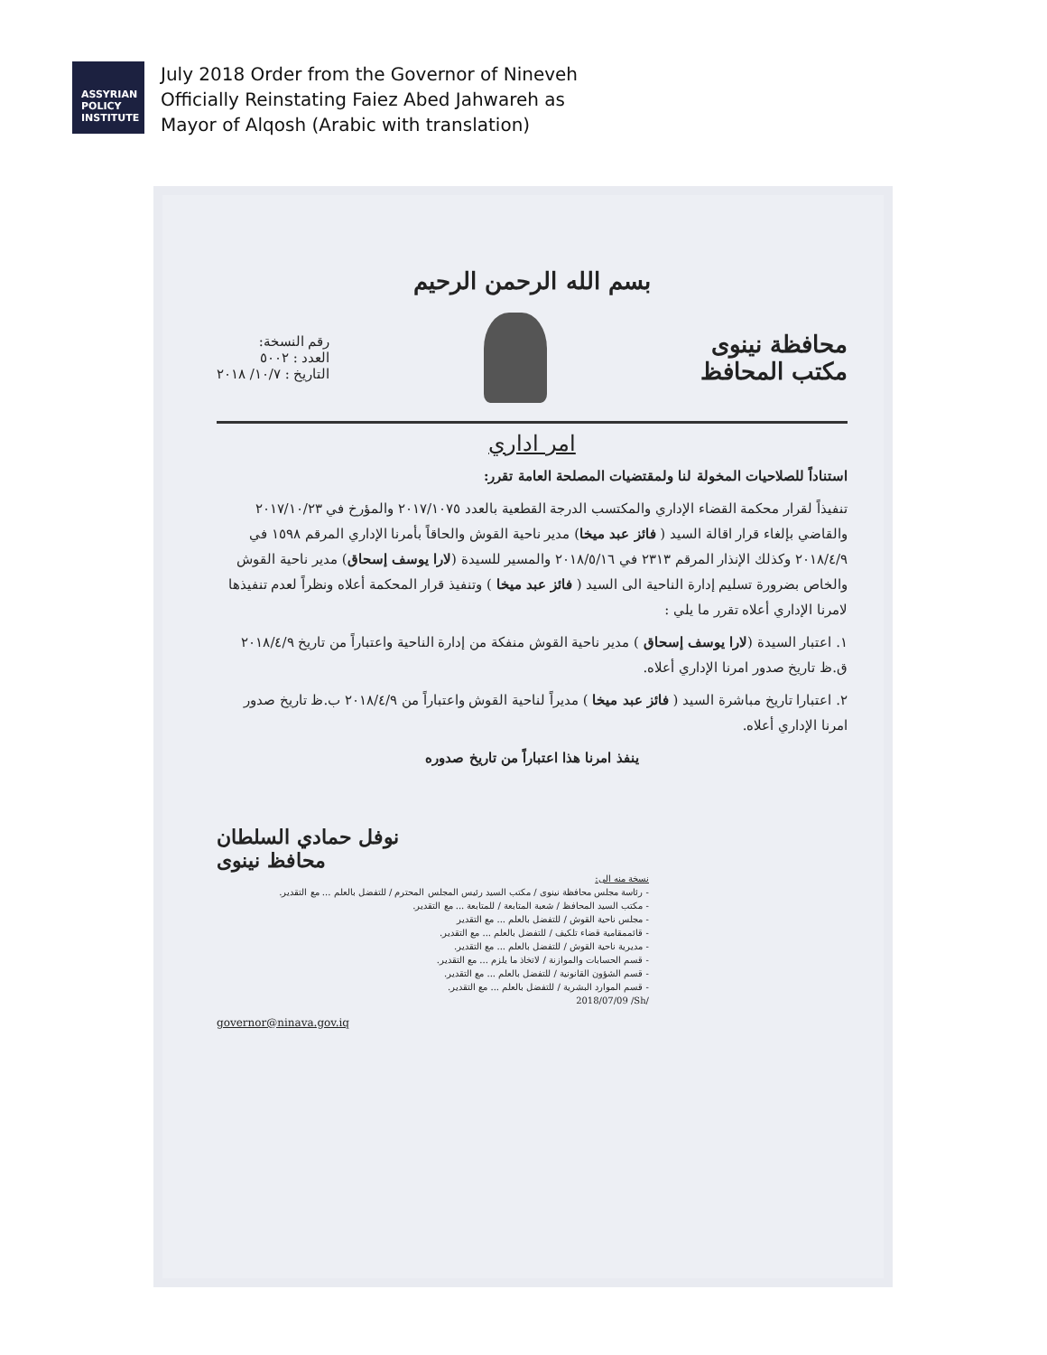ASSYRIAN
POLICY
INSTITUTE
July 2018 Order from the Governor of Nineveh
Officially Reinstating Faiez Abed Jahwareh as
Mayor of Alqosh (Arabic with translation)
بسم الله الرحمن الرحيم
محافظة نينوى
مكتب المحافظ
رقم النسخة:
العدد : ٥٠٠٢
التاريخ : ١٠/٧/ ٢٠١٨
امر اداري
استناداً للصلاحيات المخولة لنا ولمقتضيات المصلحة العامة تقرر:
تنفيذاً لقرار محكمة القضاء الإداري والمكتسب الدرجة القطعية بالعدد ٢٠١٧/١٠٧٥ والمؤرخ في ٢٠١٧/١٠/٢٣ والقاضي بإلغاء قرار اقالة السيد ( فائز عبد ميخا) مدير ناحية القوش والحاقاً بأمرنا الإداري المرقم ١٥٩٨ في ٢٠١٨/٤/٩ وكذلك الإنذار المرقم ٢٣١٣ في ٢٠١٨/٥/١٦ والمسير للسيدة (لارا يوسف إسحاق) مدير ناحية القوش والخاص بضرورة تسليم إدارة الناحية الى السيد ( فائز عبد ميخا ) وتنفيذ قرار المحكمة أعلاه ونظراً لعدم تنفيذها لامرنا الإداري أعلاه تقرر ما يلي :
١. اعتبار السيدة (لارا يوسف إسحاق ) مدير ناحية القوش منفكة من إدارة الناحية واعتباراً من تاريخ ٢٠١٨/٤/٩ ق.ظ تاريخ صدور امرنا الإداري أعلاه.
٢. اعتبارا تاريخ مباشرة السيد ( فائز عبد ميخا ) مديراً لناحية القوش واعتباراً من ٢٠١٨/٤/٩ ب.ظ تاريخ صدور امرنا الإداري أعلاه.
ينفذ امرنا هذا اعتباراً من تاريخ صدوره
نوفل حمادي السلطان
محافظ نينوى
نسخة منه الى:
- رئاسة مجلس محافظة نينوى / مكتب السيد رئيس المجلس المحترم / للتفضل بالعلم ... مع التقدير.
- مكتب السيد المحافظ / شعبة المتابعة / للمتابعة ... مع التقدير.
- مجلس ناحية القوش / للتفضل بالعلم ... مع التقدير
- قائممقامية قضاء تلكيف / للتفضل بالعلم ... مع التقدير.
- مديرية ناحية القوش / للتفضل بالعلم ... مع التقدير.
- قسم الحسابات والموازنة / لاتخاذ ما يلزم ... مع التقدير.
- قسم الشؤون القانونية / للتفضل بالعلم ... مع التقدير.
- قسم الموارد البشرية / للتفضل بالعلم ... مع التقدير.
2018/07/09 /Sh/
governor@ninava.gov.iq